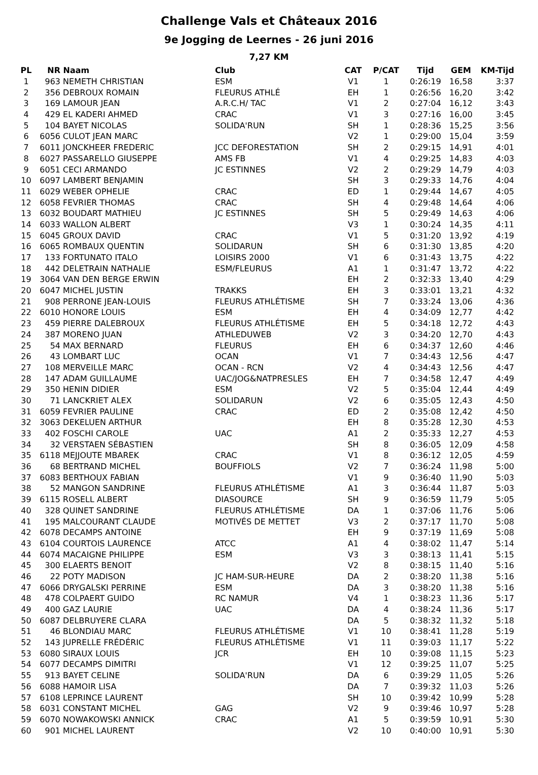Challenge Vals et Châteaux 2016
9e Jogging de Leernes - 26 juni 2016
7,27 KM
| PL | NR | Naam | Club | CAT | P/CAT | Tijd | GEM | KM-Tijd |
| --- | --- | --- | --- | --- | --- | --- | --- | --- |
| 1 | 963 | NEMETH CHRISTIAN | ESM | V1 | 1 | 0:26:19 | 16,58 | 3:37 |
| 2 | 356 | DEBROUX ROMAIN | FLEURUS ATHLÉ | EH | 1 | 0:26:56 | 16,20 | 3:42 |
| 3 | 169 | LAMOUR JEAN | A.R.C.H/ TAC | V1 | 2 | 0:27:04 | 16,12 | 3:43 |
| 4 | 429 | EL KADERI AHMED | CRAC | V1 | 3 | 0:27:16 | 16,00 | 3:45 |
| 5 | 104 | BAYET NICOLAS | SOLIDA'RUN | SH | 1 | 0:28:36 | 15,25 | 3:56 |
| 6 | 6056 | CULOT JEAN MARC | | V2 | 1 | 0:29:00 | 15,04 | 3:59 |
| 7 | 6011 | JONCKHEER FREDERIC | JCC DEFORESTATION | SH | 2 | 0:29:15 | 14,91 | 4:01 |
| 8 | 6027 | PASSARELLO GIUSEPPE | AMS FB | V1 | 4 | 0:29:25 | 14,83 | 4:03 |
| 9 | 6051 | CECI ARMANDO | JC ESTINNES | V2 | 2 | 0:29:29 | 14,79 | 4:03 |
| 10 | 6097 | LAMBERT BENJAMIN | | SH | 3 | 0:29:33 | 14,76 | 4:04 |
| 11 | 6029 | WEBER OPHELIE | CRAC | ED | 1 | 0:29:44 | 14,67 | 4:05 |
| 12 | 6058 | FEVRIER THOMAS | CRAC | SH | 4 | 0:29:48 | 14,64 | 4:06 |
| 13 | 6032 | BOUDART MATHIEU | JC ESTINNES | SH | 5 | 0:29:49 | 14,63 | 4:06 |
| 14 | 6033 | WALLON ALBERT | | V3 | 1 | 0:30:24 | 14,35 | 4:11 |
| 15 | 6045 | GROUX DAVID | CRAC | V1 | 5 | 0:31:20 | 13,92 | 4:19 |
| 16 | 6065 | ROMBAUX QUENTIN | SOLIDARUN | SH | 6 | 0:31:30 | 13,85 | 4:20 |
| 17 | 133 | FORTUNATO ITALO | LOISIRS 2000 | V1 | 6 | 0:31:43 | 13,75 | 4:22 |
| 18 | 442 | DELETRAIN NATHALIE | ESM/FLEURUS | A1 | 1 | 0:31:47 | 13,72 | 4:22 |
| 19 | 3064 | VAN DEN BERGE ERWIN | | EH | 2 | 0:32:33 | 13,40 | 4:29 |
| 20 | 6047 | MICHEL JUSTIN | TRAKKS | EH | 3 | 0:33:01 | 13,21 | 4:32 |
| 21 | 908 | PERRONE JEAN-LOUIS | FLEURUS ATHLÉTISME | SH | 7 | 0:33:24 | 13,06 | 4:36 |
| 22 | 6010 | HONORE LOUIS | ESM | EH | 4 | 0:34:09 | 12,77 | 4:42 |
| 23 | 459 | PIERRE DALEBROUX | FLEURUS ATHLÉTISME | EH | 5 | 0:34:18 | 12,72 | 4:43 |
| 24 | 387 | MORENO JUAN | ATHLEDUWEB | V2 | 3 | 0:34:20 | 12,70 | 4:43 |
| 25 | 54 | MAX BERNARD | FLEURUS | EH | 6 | 0:34:37 | 12,60 | 4:46 |
| 26 | 43 | LOMBART LUC | OCAN | V1 | 7 | 0:34:43 | 12,56 | 4:47 |
| 27 | 108 | MERVEILLE MARC | OCAN - RCN | V2 | 4 | 0:34:43 | 12,56 | 4:47 |
| 28 | 147 | ADAM GUILLAUME | UAC/JOG&NATPRESLES | EH | 7 | 0:34:58 | 12,47 | 4:49 |
| 29 | 350 | HENIN DIDIER | ESM | V2 | 5 | 0:35:04 | 12,44 | 4:49 |
| 30 | 71 | LANCKRIET ALEX | SOLIDARUN | V2 | 6 | 0:35:05 | 12,43 | 4:50 |
| 31 | 6059 | FEVRIER PAULINE | CRAC | ED | 2 | 0:35:08 | 12,42 | 4:50 |
| 32 | 3063 | DEKELUEN ARTHUR | | EH | 8 | 0:35:28 | 12,30 | 4:53 |
| 33 | 402 | FOSCHI CAROLE | UAC | A1 | 2 | 0:35:33 | 12,27 | 4:53 |
| 34 | 32 | VERSTAEN SÉBASTIEN | | SH | 8 | 0:36:05 | 12,09 | 4:58 |
| 35 | 6118 | MEJJOUTE MBAREK | CRAC | V1 | 8 | 0:36:12 | 12,05 | 4:59 |
| 36 | 68 | BERTRAND MICHEL | BOUFFIOLS | V2 | 7 | 0:36:24 | 11,98 | 5:00 |
| 37 | 6083 | BERTHOUX FABIAN | | V1 | 9 | 0:36:40 | 11,90 | 5:03 |
| 38 | 52 | MANGON SANDRINE | FLEURUS ATHLÉTISME | A1 | 3 | 0:36:44 | 11,87 | 5:03 |
| 39 | 6115 | ROSELL ALBERT | DIASOURCE | SH | 9 | 0:36:59 | 11,79 | 5:05 |
| 40 | 328 | QUINET SANDRINE | FLEURUS ATHLÉTISME | DA | 1 | 0:37:06 | 11,76 | 5:06 |
| 41 | 195 | MALCOURANT CLAUDE | MOTIVÉS DE METTET | V3 | 2 | 0:37:17 | 11,70 | 5:08 |
| 42 | 6078 | DECAMPS ANTOINE | | EH | 9 | 0:37:19 | 11,69 | 5:08 |
| 43 | 6104 | COURTOIS LAURENCE | ATCC | A1 | 4 | 0:38:02 | 11,47 | 5:14 |
| 44 | 6074 | MACAIGNE PHILIPPE | ESM | V3 | 3 | 0:38:13 | 11,41 | 5:15 |
| 45 | 300 | ELAERTS BENOIT | | V2 | 8 | 0:38:15 | 11,40 | 5:16 |
| 46 | 22 | POTY MADISON | JC HAM-SUR-HEURE | DA | 2 | 0:38:20 | 11,38 | 5:16 |
| 47 | 6066 | DRYGALSKI PERRINE | ESM | DA | 3 | 0:38:20 | 11,38 | 5:16 |
| 48 | 478 | COLPAERT GUIDO | RC NAMUR | V4 | 1 | 0:38:23 | 11,36 | 5:17 |
| 49 | 400 | GAZ LAURIE | UAC | DA | 4 | 0:38:24 | 11,36 | 5:17 |
| 50 | 6087 | DELBRUYERE CLARA | | DA | 5 | 0:38:32 | 11,32 | 5:18 |
| 51 | 46 | BLONDIAU MARC | FLEURUS ATHLÉTISME | V1 | 10 | 0:38:41 | 11,28 | 5:19 |
| 52 | 143 | JUPRELLE FRÉDÉRIC | FLEURUS ATHLÉTISME | V1 | 11 | 0:39:03 | 11,17 | 5:22 |
| 53 | 6080 | SIRAUX LOUIS | JCR | EH | 10 | 0:39:08 | 11,15 | 5:23 |
| 54 | 6077 | DECAMPS DIMITRI | | V1 | 12 | 0:39:25 | 11,07 | 5:25 |
| 55 | 913 | BAYET CELINE | SOLIDA'RUN | DA | 6 | 0:39:29 | 11,05 | 5:26 |
| 56 | 6088 | HAMOIR LISA | | DA | 7 | 0:39:32 | 11,03 | 5:26 |
| 57 | 6108 | LEPRINCE LAURENT | | SH | 10 | 0:39:42 | 10,99 | 5:28 |
| 58 | 6031 | CONSTANT MICHEL | GAG | V2 | 9 | 0:39:46 | 10,97 | 5:28 |
| 59 | 6070 | NOWAKOWSKI ANNICK | CRAC | A1 | 5 | 0:39:59 | 10,91 | 5:30 |
| 60 | 901 | MICHEL LAURENT | | V2 | 10 | 0:40:00 | 10,91 | 5:30 |